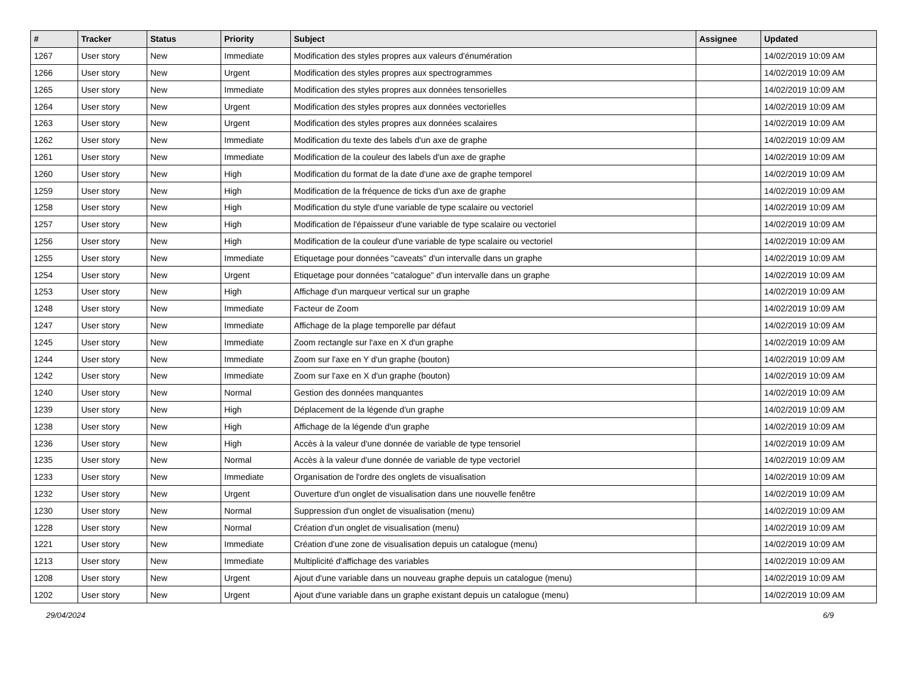| # | Tracker | Status | Priority | Subject | Assignee | Updated |
| --- | --- | --- | --- | --- | --- | --- |
| 1267 | User story | New | Immediate | Modification des styles propres aux valeurs d'énumération | | 14/02/2019 10:09 AM |
| 1266 | User story | New | Urgent | Modification des styles propres aux spectrogrammes | | 14/02/2019 10:09 AM |
| 1265 | User story | New | Immediate | Modification des styles propres aux données tensorielles | | 14/02/2019 10:09 AM |
| 1264 | User story | New | Urgent | Modification des styles propres aux données vectorielles | | 14/02/2019 10:09 AM |
| 1263 | User story | New | Urgent | Modification des styles propres aux données scalaires | | 14/02/2019 10:09 AM |
| 1262 | User story | New | Immediate | Modification du texte des labels d'un axe de graphe | | 14/02/2019 10:09 AM |
| 1261 | User story | New | Immediate | Modification de la couleur des labels d'un axe de graphe | | 14/02/2019 10:09 AM |
| 1260 | User story | New | High | Modification du format de la date d'une axe de graphe temporel | | 14/02/2019 10:09 AM |
| 1259 | User story | New | High | Modification de la fréquence de ticks d'un axe de graphe | | 14/02/2019 10:09 AM |
| 1258 | User story | New | High | Modification du style d'une variable de type scalaire ou vectoriel | | 14/02/2019 10:09 AM |
| 1257 | User story | New | High | Modification de l'épaisseur d'une variable de type scalaire ou vectoriel | | 14/02/2019 10:09 AM |
| 1256 | User story | New | High | Modification de la couleur d'une variable de type scalaire ou vectoriel | | 14/02/2019 10:09 AM |
| 1255 | User story | New | Immediate | Etiquetage pour données "caveats" d'un intervalle dans un graphe | | 14/02/2019 10:09 AM |
| 1254 | User story | New | Urgent | Etiquetage pour données "catalogue" d'un intervalle dans un graphe | | 14/02/2019 10:09 AM |
| 1253 | User story | New | High | Affichage d'un marqueur vertical sur un graphe | | 14/02/2019 10:09 AM |
| 1248 | User story | New | Immediate | Facteur de Zoom | | 14/02/2019 10:09 AM |
| 1247 | User story | New | Immediate | Affichage de la plage temporelle par défaut | | 14/02/2019 10:09 AM |
| 1245 | User story | New | Immediate | Zoom rectangle sur l'axe en X d'un graphe | | 14/02/2019 10:09 AM |
| 1244 | User story | New | Immediate | Zoom sur l'axe en Y d'un graphe (bouton) | | 14/02/2019 10:09 AM |
| 1242 | User story | New | Immediate | Zoom sur l'axe en X d'un graphe (bouton) | | 14/02/2019 10:09 AM |
| 1240 | User story | New | Normal | Gestion des données manquantes | | 14/02/2019 10:09 AM |
| 1239 | User story | New | High | Déplacement de la légende d'un graphe | | 14/02/2019 10:09 AM |
| 1238 | User story | New | High | Affichage de la légende d'un graphe | | 14/02/2019 10:09 AM |
| 1236 | User story | New | High | Accès à la valeur d'une donnée de variable de type tensoriel | | 14/02/2019 10:09 AM |
| 1235 | User story | New | Normal | Accès à la valeur d'une donnée de variable de type vectoriel | | 14/02/2019 10:09 AM |
| 1233 | User story | New | Immediate | Organisation de l'ordre des onglets de visualisation | | 14/02/2019 10:09 AM |
| 1232 | User story | New | Urgent | Ouverture d'un onglet de visualisation dans une nouvelle fenêtre | | 14/02/2019 10:09 AM |
| 1230 | User story | New | Normal | Suppression d'un onglet de visualisation (menu) | | 14/02/2019 10:09 AM |
| 1228 | User story | New | Normal | Création d'un onglet de visualisation (menu) | | 14/02/2019 10:09 AM |
| 1221 | User story | New | Immediate | Création d'une zone de visualisation depuis un catalogue (menu) | | 14/02/2019 10:09 AM |
| 1213 | User story | New | Immediate | Multiplicité d'affichage des variables | | 14/02/2019 10:09 AM |
| 1208 | User story | New | Urgent | Ajout d'une variable dans un nouveau graphe depuis un catalogue (menu) | | 14/02/2019 10:09 AM |
| 1202 | User story | New | Urgent | Ajout d'une variable dans un graphe existant depuis un catalogue (menu) | | 14/02/2019 10:09 AM |
29/04/2024 6/9